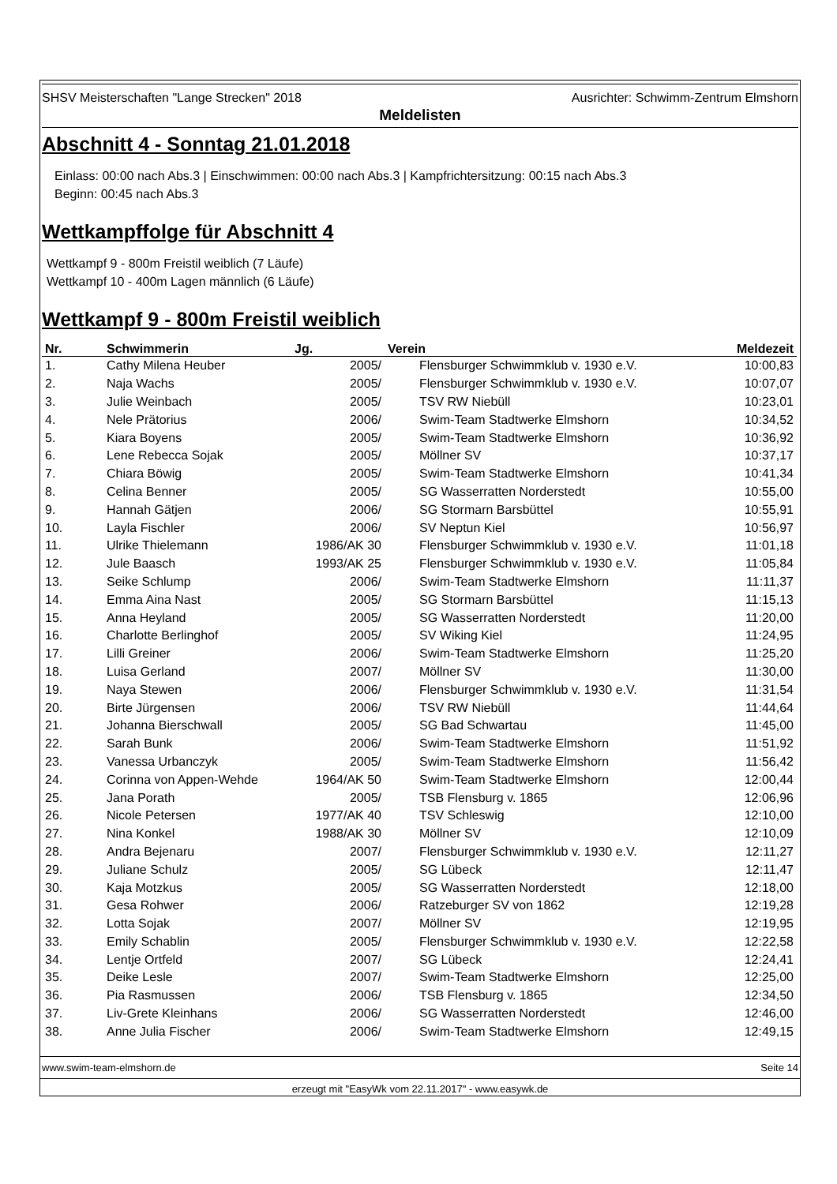SHSV Meisterschaften "Lange Strecken" 2018 Ausrichter: Schwimm-Zentrum Elmshorn
Meldelisten
Abschnitt 4 - Sonntag 21.01.2018
Einlass: 00:00 nach Abs.3 | Einschwimmen: 00:00 nach Abs.3 | Kampfrichtersitzung: 00:15 nach Abs.3
Beginn: 00:45 nach Abs.3
Wettkampffolge für Abschnitt 4
Wettkampf 9 - 800m Freistil weiblich (7 Läufe)
Wettkampf 10 - 400m Lagen männlich (6 Läufe)
Wettkampf 9 - 800m Freistil weiblich
| Nr. | Schwimmerin | Jg. | Verein | Meldezeit |
| --- | --- | --- | --- | --- |
| 1. | Cathy Milena Heuber | 2005/ | Flensburger Schwimmklub v. 1930 e.V. | 10:00,83 |
| 2. | Naja Wachs | 2005/ | Flensburger Schwimmklub v. 1930 e.V. | 10:07,07 |
| 3. | Julie Weinbach | 2005/ | TSV RW Niebüll | 10:23,01 |
| 4. | Nele Prätorius | 2006/ | Swim-Team Stadtwerke Elmshorn | 10:34,52 |
| 5. | Kiara Boyens | 2005/ | Swim-Team Stadtwerke Elmshorn | 10:36,92 |
| 6. | Lene Rebecca Sojak | 2005/ | Möllner SV | 10:37,17 |
| 7. | Chiara Böwig | 2005/ | Swim-Team Stadtwerke Elmshorn | 10:41,34 |
| 8. | Celina Benner | 2005/ | SG Wasserratten Norderstedt | 10:55,00 |
| 9. | Hannah Gätjen | 2006/ | SG Stormarn Barsbüttel | 10:55,91 |
| 10. | Layla Fischler | 2006/ | SV Neptun Kiel | 10:56,97 |
| 11. | Ulrike Thielemann | 1986/AK 30 | Flensburger Schwimmklub v. 1930 e.V. | 11:01,18 |
| 12. | Jule Baasch | 1993/AK 25 | Flensburger Schwimmklub v. 1930 e.V. | 11:05,84 |
| 13. | Seike Schlump | 2006/ | Swim-Team Stadtwerke Elmshorn | 11:11,37 |
| 14. | Emma Aina Nast | 2005/ | SG Stormarn Barsbüttel | 11:15,13 |
| 15. | Anna Heyland | 2005/ | SG Wasserratten Norderstedt | 11:20,00 |
| 16. | Charlotte Berlinghof | 2005/ | SV Wiking Kiel | 11:24,95 |
| 17. | Lilli Greiner | 2006/ | Swim-Team Stadtwerke Elmshorn | 11:25,20 |
| 18. | Luisa Gerland | 2007/ | Möllner SV | 11:30,00 |
| 19. | Naya Stewen | 2006/ | Flensburger Schwimmklub v. 1930 e.V. | 11:31,54 |
| 20. | Birte Jürgensen | 2006/ | TSV RW Niebüll | 11:44,64 |
| 21. | Johanna Bierschwall | 2005/ | SG Bad Schwartau | 11:45,00 |
| 22. | Sarah Bunk | 2006/ | Swim-Team Stadtwerke Elmshorn | 11:51,92 |
| 23. | Vanessa Urbanczyk | 2005/ | Swim-Team Stadtwerke Elmshorn | 11:56,42 |
| 24. | Corinna von Appen-Wehde | 1964/AK 50 | Swim-Team Stadtwerke Elmshorn | 12:00,44 |
| 25. | Jana Porath | 2005/ | TSB Flensburg v. 1865 | 12:06,96 |
| 26. | Nicole Petersen | 1977/AK 40 | TSV Schleswig | 12:10,00 |
| 27. | Nina Konkel | 1988/AK 30 | Möllner SV | 12:10,09 |
| 28. | Andra Bejenaru | 2007/ | Flensburger Schwimmklub v. 1930 e.V. | 12:11,27 |
| 29. | Juliane Schulz | 2005/ | SG Lübeck | 12:11,47 |
| 30. | Kaja Motzkus | 2005/ | SG Wasserratten Norderstedt | 12:18,00 |
| 31. | Gesa Rohwer | 2006/ | Ratzeburger SV von 1862 | 12:19,28 |
| 32. | Lotta Sojak | 2007/ | Möllner SV | 12:19,95 |
| 33. | Emily Schablin | 2005/ | Flensburger Schwimmklub v. 1930 e.V. | 12:22,58 |
| 34. | Lentje Ortfeld | 2007/ | SG Lübeck | 12:24,41 |
| 35. | Deike Lesle | 2007/ | Swim-Team Stadtwerke Elmshorn | 12:25,00 |
| 36. | Pia Rasmussen | 2006/ | TSB Flensburg v. 1865 | 12:34,50 |
| 37. | Liv-Grete Kleinhans | 2006/ | SG Wasserratten Norderstedt | 12:46,00 |
| 38. | Anne Julia Fischer | 2006/ | Swim-Team Stadtwerke Elmshorn | 12:49,15 |
www.swim-team-elmshorn.de Seite 14
erzeugt mit "EasyWk vom 22.11.2017" - www.easywk.de